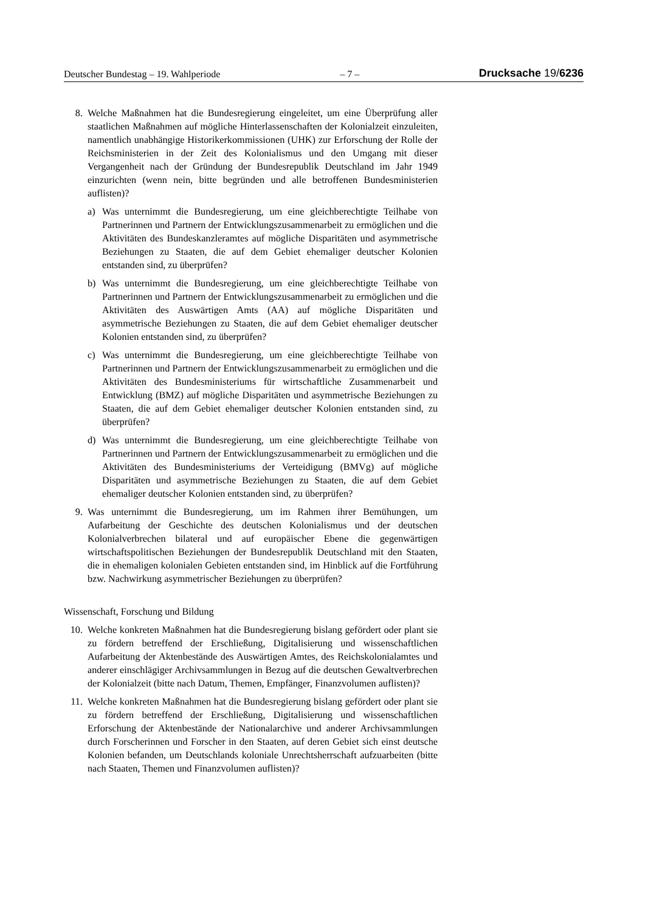Deutscher Bundestag – 19. Wahlperiode – 7 – Drucksache 19/6236
8. Welche Maßnahmen hat die Bundesregierung eingeleitet, um eine Überprüfung aller staatlichen Maßnahmen auf mögliche Hinterlassenschaften der Kolonialzeit einzuleiten, namentlich unabhängige Historikerkommissionen (UHK) zur Erforschung der Rolle der Reichsministerien in der Zeit des Kolonialismus und den Umgang mit dieser Vergangenheit nach der Gründung der Bundesrepublik Deutschland im Jahr 1949 einzurichten (wenn nein, bitte begründen und alle betroffenen Bundesministerien auflisten)?
a) Was unternimmt die Bundesregierung, um eine gleichberechtigte Teilhabe von Partnerinnen und Partnern der Entwicklungszusammenarbeit zu ermöglichen und die Aktivitäten des Bundeskanzleramtes auf mögliche Disparitäten und asymmetrische Beziehungen zu Staaten, die auf dem Gebiet ehemaliger deutscher Kolonien entstanden sind, zu überprüfen?
b) Was unternimmt die Bundesregierung, um eine gleichberechtigte Teilhabe von Partnerinnen und Partnern der Entwicklungszusammenarbeit zu ermöglichen und die Aktivitäten des Auswärtigen Amts (AA) auf mögliche Disparitäten und asymmetrische Beziehungen zu Staaten, die auf dem Gebiet ehemaliger deutscher Kolonien entstanden sind, zu überprüfen?
c) Was unternimmt die Bundesregierung, um eine gleichberechtigte Teilhabe von Partnerinnen und Partnern der Entwicklungszusammenarbeit zu ermöglichen und die Aktivitäten des Bundesministeriums für wirtschaftliche Zusammenarbeit und Entwicklung (BMZ) auf mögliche Disparitäten und asymmetrische Beziehungen zu Staaten, die auf dem Gebiet ehemaliger deutscher Kolonien entstanden sind, zu überprüfen?
d) Was unternimmt die Bundesregierung, um eine gleichberechtigte Teilhabe von Partnerinnen und Partnern der Entwicklungszusammenarbeit zu ermöglichen und die Aktivitäten des Bundesministeriums der Verteidigung (BMVg) auf mögliche Disparitäten und asymmetrische Beziehungen zu Staaten, die auf dem Gebiet ehemaliger deutscher Kolonien entstanden sind, zu überprüfen?
9. Was unternimmt die Bundesregierung, um im Rahmen ihrer Bemühungen, um Aufarbeitung der Geschichte des deutschen Kolonialismus und der deutschen Kolonialverbrechen bilateral und auf europäischer Ebene die gegenwärtigen wirtschaftspolitischen Beziehungen der Bundesrepublik Deutschland mit den Staaten, die in ehemaligen kolonialen Gebieten entstanden sind, im Hinblick auf die Fortführung bzw. Nachwirkung asymmetrischer Beziehungen zu überprüfen?
Wissenschaft, Forschung und Bildung
10. Welche konkreten Maßnahmen hat die Bundesregierung bislang gefördert oder plant sie zu fördern betreffend der Erschließung, Digitalisierung und wissenschaftlichen Aufarbeitung der Aktenbestände des Auswärtigen Amtes, des Reichskolonialamtes und anderer einschlägiger Archivsammlungen in Bezug auf die deutschen Gewaltverbrechen der Kolonialzeit (bitte nach Datum, Themen, Empfänger, Finanzvolumen auflisten)?
11. Welche konkreten Maßnahmen hat die Bundesregierung bislang gefördert oder plant sie zu fördern betreffend der Erschließung, Digitalisierung und wissenschaftlichen Erforschung der Aktenbestände der Nationalarchive und anderer Archivsammlungen durch Forscherinnen und Forscher in den Staaten, auf deren Gebiet sich einst deutsche Kolonien befanden, um Deutschlands koloniale Unrechtsherrschaft aufzuarbeiten (bitte nach Staaten, Themen und Finanzvolumen auflisten)?